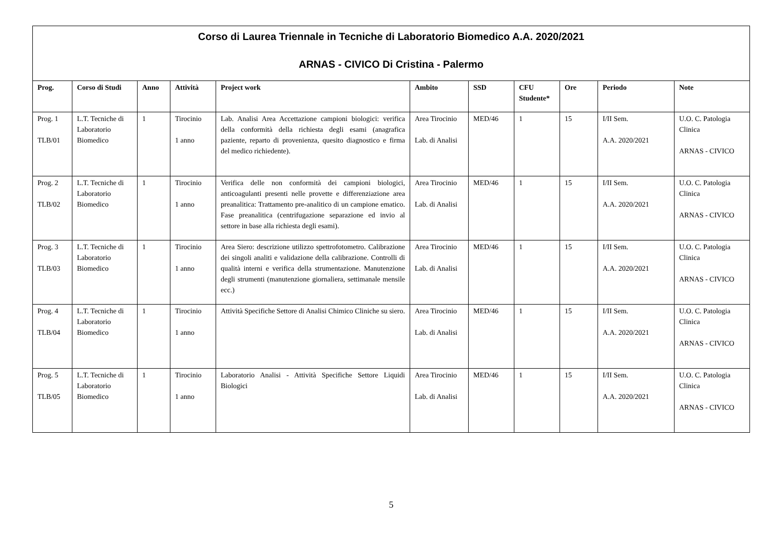| Corso di Laurea Triennale in Tecniche di Laboratorio Biomedico A.A. 2020/2021 ARNAS - CIVICO Di Cristina - Palermo | | | | | | | | | | |
| Prog. | Corso di Studi | Anno | Attività | Project work | Ambito | SSD | CFU Studente* | Ore | Periodo | Note |
| Prog. 1 TLB/01 | L.T. Tecniche di Laboratorio Biomedico | 1 | Tirocinio 1 anno | Lab. Analisi Area Accettazione campioni biologici: verifica della conformità della richiesta degli esami (anagrafica paziente, reparto di provenienza, quesito diagnostico e firma del medico richiedente). | Area Tirocinio Lab. di Analisi | MED/46 | 1 | 15 | I/II Sem. A.A. 2020/2021 | U.O. C. Patologia Clinica ARNAS - CIVICO |
| Prog. 2 TLB/02 | L.T. Tecniche di Laboratorio Biomedico | 1 | Tirocinio 1 anno | Verifica delle non conformità dei campioni biologici, anticoagulanti presenti nelle provette e differenziazione area preanalitica: Trattamento pre-analitico di un campione ematico. Fase preanalitica (centrifugazione separazione ed invio al settore in base alla richiesta degli esami). | Area Tirocinio Lab. di Analisi | MED/46 | 1 | 15 | I/II Sem. A.A. 2020/2021 | U.O. C. Patologia Clinica ARNAS - CIVICO |
| Prog. 3 TLB/03 | L.T. Tecniche di Laboratorio Biomedico | 1 | Tirocinio 1 anno | Area Siero: descrizione utilizzo spettrofotometro. Calibrazione dei singoli analiti e validazione della calibrazione. Controlli di qualità interni e verifica della strumentazione. Manutenzione degli strumenti (manutenzione giornaliera, settimanale mensile ecc.) | Area Tirocinio Lab. di Analisi | MED/46 | 1 | 15 | I/II Sem. A.A. 2020/2021 | U.O. C. Patologia Clinica ARNAS - CIVICO |
| Prog. 4 TLB/04 | L.T. Tecniche di Laboratorio Biomedico | 1 | Tirocinio 1 anno | Attività Specifiche Settore di Analisi Chimico Cliniche su siero. | Area Tirocinio Lab. di Analisi | MED/46 | 1 | 15 | I/II Sem. A.A. 2020/2021 | U.O. C. Patologia Clinica ARNAS - CIVICO |
| Prog. 5 TLB/05 | L.T. Tecniche di Laboratorio Biomedico | 1 | Tirocinio 1 anno | Laboratorio Analisi - Attività Specifiche Settore Liquidi Biologici | Area Tirocinio Lab. di Analisi | MED/46 | 1 | 15 | I/II Sem. A.A. 2020/2021 | U.O. C. Patologia Clinica ARNAS - CIVICO |
5